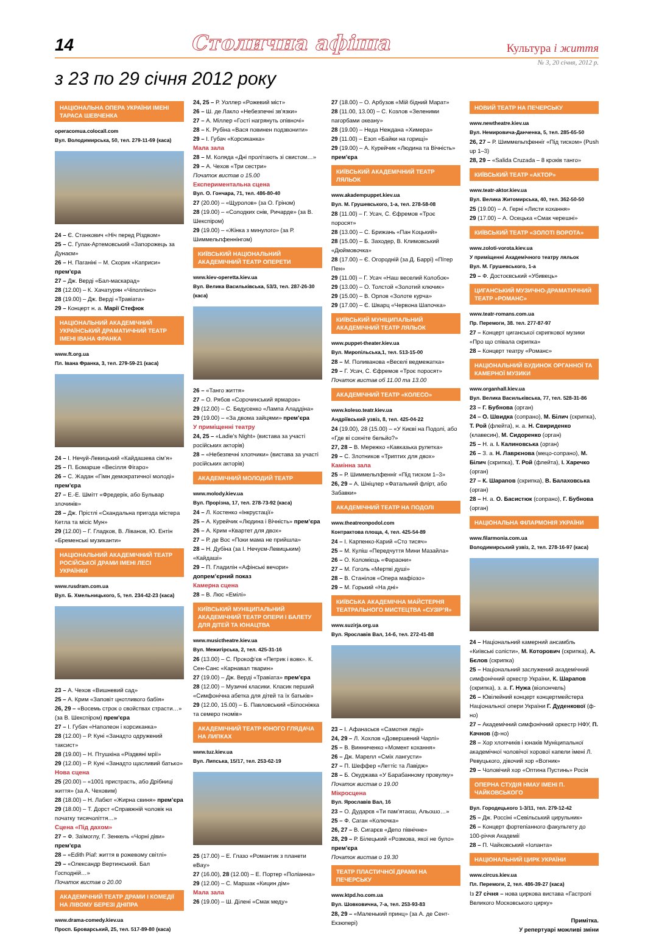14 Столична афіша Культура і життя
№ 3, 20 січня, 2012 р.
з 23 по 29 січня 2012 року
НАЦІОНАЛЬНА ОПЕРА УКРАЇНИ ІМЕНІ ТАРАСА ШЕВЧЕНКА
operacomua.colocall.com
Вул. Володимирська, 50, тел. 279-11-69 (каса)
24 – Є. Станкович «Ніч перед Різдвом»
25 – С. Гулак-Артемовський «Запорожець за Дунаєм»
26 – Н. Паганіні – М. Скорик «Каприси» прем’єра
27 – Дж. Верді «Бал-маскарад»
28 (12.00) – К. Хачатурян «Чіполліно»
28 (19.00) – Дж. Верді «Травіата»
29 – Концерт н. а. Марії Стефюк
НАЦІОНАЛЬНИЙ АКАДЕМІЧНИЙ УКРАЇНСЬКИЙ ДРАМАТИЧНИЙ ТЕАТР ІМЕНІ ІВАНА ФРАНКА
www.ft.org.ua
Пл. Івана Франка, 3, тел. 279-59-21 (каса)
24 – І. Нечуй-Левицький «Кайдашева сім’я»
25 – П. Бомарше «Весілля Фігаро»
26 – С. Жадан «Гімн демократичної молоді» прем’єра
27 – Е.-Е. Шмітт «Фредерік, або Бульвар злочинів»
28 – Дж. Прістлі «Скандальна пригода містера Кетла та місіс Мун»
29 (12.00) – Г. Гладков, В. Ліванов, Ю. Ентін «Бременські музиканти»
НАЦІОНАЛЬНИЙ АКАДЕМІЧНИЙ ТЕАТР РОСІЙСЬКОЇ ДРАМИ ІМЕНІ ЛЕСІ УКРАЇНКИ
www.rusdram.com.ua
Вул. Б. Хмельницького, 5, тел. 234-42-23 (каса)
23 – А. Чехов «Вишневий сад»
25 – А. Крим «Заповіт цнотливого бабія»
26, 29 – «Восемь строк о свойствах страсти…» (за В. Шекспіром) прем’єра
27 – І. Губач «Наполеон і корсиканка»
28 (12.00) – Р. Куні «Занадто одружений таксист»
28 (19.00) – Н. Птушкіна «Різдвяні мрії»
29 (12.00) – Р. Куні «Занадто щасливий батько»
Нова сцена
25 (20.00) – «1001 пристрасть, або Дрібниці життя» (за А. Чеховим)
28 (18.00) – Н. Лабют «Жирна свиня» прем’єра
29 (18.00) – Т. Дорст «Справжній чоловік на початку тисячоліття…»
Сцена «Під дахом»
27 – Ф. Заїмоглу, Г. Зенкель «Чорні діви» прем’єра
28 – «Edith Piaf: життя в рожевому світлі»
29 – «Олександр Вертинський. Бал Господній…»
Початок вистав о 20.00
АКАДЕМІЧНИЙ ТЕАТР ДРАМИ І КОМЕДІЇ НА ЛІВОМУ БЕРЕЗІ ДНІПРА
www.drama-comedy.kiev.ua
Просп. Броварський, 25, тел. 517-89-80 (каса)
24, 25 – Р. Уоллер «Рожевий міст»
26 – Ш. де Лакло «Небезпечні зв’язки»
27 – А. Міллер «Гості нагрянуть опівночі»
28 – К. Рубіна «Вася повинен подзвонити»
29 – І. Губач «Корсиканка»
Мала зала
28 – М. Коляда «Дні пролітають зі свистом…»
29 – А. Чехов «Три сестри»
Початок вистав о 15.00
Експериментальна сцена
Вул. О. Гончара, 71, тел. 486-80-40
27 (20.00) – «Щуролов» (за О. Гріном)
28 (19.00) – «Солодких снів, Ричарде» (за В. Шекспіром)
29 (19.00) – «Жінка з минулого» (за Р. Шиммельпфеннінгом)
КИЇВСЬКИЙ НАЦІОНАЛЬНИЙ АКАДЕМІЧНИЙ ТЕАТР ОПЕРЕТИ
www.kiev-operetta.kiev.ua
Вул. Велика Васильківська, 53/3, тел. 287-26-30 (каса)
26 – «Танго життя»
27 – О. Рябов «Сорочинський ярмарок»
29 (12.00) – С. Бедусенко «Лампа Аладдіна»
29 (19.00) – «За двома зайцями» прем’єра
У приміщенні театру
24, 25 – «Ladie’s Night» (вистава за участі російських акторів)
28 – «Небезпечні хлопчики» (вистава за участі російських акторів)
АКАДЕМІЧНИЙ МОЛОДИЙ ТЕАТР
www.molody.kiev.ua
Вул. Прорізна, 17, тел. 278-73-92 (каса)
24 – Л. Костенко «Інкрустації»
25 – А. Курейчик «Людина і Вічність» прем’єра
26 – А. Крим «Квартет для двох»
27 – Р. де Вос «Поки мама не прийшла»
28 – Н. Дубіна (за І. Нечуєм-Левицьким) «Кайдаші»
29 – П. Гладилін «Афінські вечори» допрем’єрний показ
Камерна сцена
28 – В. Люс «Емілі»
КИЇВСЬКИЙ МУНІЦИПАЛЬНИЙ АКАДЕМІЧНИЙ ТЕАТР ОПЕРИ І БАЛЕТУ ДЛЯ ДІТЕЙ ТА ЮНАЦТВА
www.musictheatre.kiev.ua
Вул. Межигірська, 2, тел. 425-31-16
26 (13.00) – С. Прокоф’єв «Петрик і вовк». К. Сен-Санс «Карнавал тварин»
27 (19.00) – Дж. Верді «Травіата» прем’єра
28 (12.00) – Музичні класики. Класик перший «Симфонічна абетка для дітей та їх батьків»
29 (12.00, 15.00) – Б. Павловський «Білосніжка та семеро гномів»
АКАДЕМІЧНИЙ ТЕАТР ЮНОГО ГЛЯДАЧА НА ЛИПКАХ
www.tuz.kiev.ua
Вул. Липська, 15/17, тел. 253-62-19
25 (17.00) – Е. Глазо «Романтик з планети eBay»
27 (16.00), 28 (12.00) – Е. Портер «Поліанна»
29 (12.00) – С. Маршак «Кицин дім»
Мала зала
26 (19.00) – Ш. Ділені «Смак меду»
27 (18.00) – О. Арбузов «Мій бідний Марат»
28 (11.00, 13.00) – С. Козлов «Зеленими пагорбами океану»
28 (19.00) – Неда Неждана «Химера»
29 (11.00) – Езоп «Байки на горищі»
29 (19.00) – А. Курейчик «Людина та Вічність» прем’єра
КИЇВСЬКИЙ АКАДЕМІЧНИЙ ТЕАТР ЛЯЛЬОК
www.akadempuppet.kiev.ua
Вул. М. Грушевського, 1-а, тел. 278-58-08
28 (11.00) – Г. Усач, С. Єфремов «Троє поросят»
28 (13.00) – С. Брижань «Пан Коцький»
28 (15.00) – Б. Заходер, В. Климовський «Дюймовочка»
28 (17.00) – Є. Огородній (за Д. Баррі) «Пітер Пен»
29 (11.00) – Г. Усач «Наш веселий Колобок»
29 (13.00) – О. Толстой «Золотий ключик»
29 (15.00) – В. Орлов «Золоте курча»
29 (17.00) – Є. Шварц «Червона Шапочка»
КИЇВСЬКИЙ МУНІЦИПАЛЬНИЙ АКАДЕМІЧНИЙ ТЕАТР ЛЯЛЬОК
www.puppet-theater.kiev.ua
Вул. Миропільська,1, тел. 513-15-00
28 – М. Поливанова «Веселі ведмежатка»
29 – Г. Усач, С. Єфремов «Троє поросят»
Початок вистав об 11.00 та 13.00
АКАДЕМІЧНИЙ ТЕАТР «КОЛЕСО»
www.koleso.teatr.kiev.ua
Андріївський узвіз, 8, тел. 425-04-22
24 (19.00), 28 (15.00) – «У Києві на Подолі, або «Где ві сохніте бельйо?»
27, 28 – В. Мережко «Кавказька рулетка»
29 – С. Злотников «Триптих для двох»
Камінна зала
25 – Р. Шиммельпфенніг «Під тиском 1–3»
26, 29 – А. Шніцлер «Фатальний флірт, або Забавки»
АКАДЕМІЧНИЙ ТЕАТР НА ПОДОЛІ
www.theatreonpodol.com
Контрактова площа, 4, тел. 425-54-89
24 – І. Карпенко-Карий «Сто тисяч»
25 – М. Куліш «Передчуття Мини Мазайла»
26 – О. Коломієць «Фараони»
27 – М. Гоголь «Мертві душі»
28 – В. Станілов «Опера мафіозо»
29 – М. Горький «На дні»
КИЇВСЬКА АКАДЕМІЧНА МАЙСТЕРНЯ ТЕАТРАЛЬНОГО МИСТЕЦТВА «СУЗІР’Я»
www.suzirja.org.ua
Вул. Ярославів Вал, 14-б, тел. 272-41-88
23 – І. Афанасьєв «Самотня леді»
24, 29 – Л. Хохлов «Довершений Чарлі»
25 – В. Винниченко «Момент кохання»
26 – Дж. Марелл «Сміх лангусти»
27 – П. Шеффер «Леттіс та Лавідж»
28 – Б. Окуджава «У Барабанному провулку»
Початок вистав о 19.00
Мікросцена
Вул. Ярославів Вал, 16
23 – О. Дударєв «Ти пам’ятаєш, Альошо…»
25 – Ф. Саган «Колючка»
26, 27 – В. Сигарєв «Депо північне»
28, 29 – Р. Білецький «Розмова, якої не було» прем’єра
Початок вистав о 19.30
ТЕАТР ПЛАСТИЧНОЇ ДРАМИ НА ПЕЧЕРСЬКУ
www.ktpd.ho.com.ua
Вул. Шовковична, 7-а, тел. 253-93-83
28, 29 – «Маленький принц» (за А. де Сент-Екзюпері)
НОВИЙ ТЕАТР НА ПЕЧЕРСЬКУ
www.newtheatre.kiev.ua
Вул. Немировича-Данченка, 5, тел. 285-65-50
26, 27 – Р. Шиммельпфенніг «Під тиском» (Push up 1–3)
28, 29 – «Salida Cruzada – 8 кроків танго»
КИЇВСЬКИЙ ТЕАТР «АКТОР»
www.teatr-aktor.kiev.ua
Вул. Велика Житомирська, 40, тел. 362-50-50
25 (19.00) – А. Герні «Листи кохання»
29 (17.00) – А. Осецька «Смак черешні»
КИЇВСЬКИЙ ТЕАТР «ЗОЛОТІ ВОРОТА»
www.zoloti-vorota.kiev.ua
У приміщенні Академічного театру ляльок
Вул. М. Грушевського, 1-а
29 – Ф. Достоєвський «Убивець»
ЦИГАНСЬКИЙ МУЗИЧНО-ДРАМАТИЧНИЙ ТЕАТР «РОМАНС»
www.teatr-romans.com.ua
Пр. Перемоги, 38. тел. 277-87-97
27 – Концерт циганської скрипкової музики «Про що співала скрипка»
28 – Концерт театру «Романс»
НАЦІОНАЛЬНИЙ БУДИНОК ОРГАННОЇ ТА КАМЕРНОЇ МУЗИКИ
www.organhall.kiev.ua
Вул. Велика Васильківська, 77, тел. 528-31-86
23 – Г. Бубнова (орган)
24 – О. Швидка (сопрано), М. Білич (скрипка), Т. Рой (флейта), н. а. Н. Свириденко (клавесин), М. Сидоренко (орган)
25 – Н. а. І. Калиновська (орган)
26 – З. а. Н. Лаврєнова (мецо-сопрано), М. Білич (скрипка), Т. Рой (флейта), І. Харечко (орган)
27 – К. Шарапов (скрипка), В. Балаховська (орган)
28 – Н. а. О. Басистюк (сопрано), Г. Бубнова (орган)
НАЦІОНАЛЬНА ФІЛАРМОНІЯ УКРАЇНИ
www.filarmonia.com.ua
Володимирський узвіз, 2, тел. 278-16-97 (каса)
24 – Національний камерний ансамбль «Київські солісти», М. Которович (скрипка), А. Бєлов (скрипка)
25 – Національний заслужений академічний симфонічний оркестр України, К. Шарапов (скрипка), з. а. Г. Нужа (віолончель)
26 – Ювілейний концерт концертмейстера Національної опери України Г. Дуденкової (ф-но)
27 – Академічний симфонічний оркестр НФУ, П. Качнов (ф-но)
28 – Хор хлопчиків і юнаків Муніципальної академічної чоловічої хорової капели імені Л. Ревуцького, дівочий хор «Вогник»
29 – Чоловічий хор «Оптина Пустинь» Росія
ОПЕРНА СТУДІЯ НМАУ ІМЕНІ П. ЧАЙКОВСЬКОГО
Вул. Городецького 1-3/11, тел. 279-12-42
25 – Дж. Россіні «Севільський цирульник»
26 – Концерт фортепіанного факультету до 100-річчя Академії
28 – П. Чайковський «Іоланта»
НАЦІОНАЛЬНИЙ ЦИРК УКРАЇНИ
www.circus.kiev.ua
Пл. Перемоги, 2, тел. 486-39-27 (каса)
Із 27 січня – нова циркова вистава «Гастролі Великого Московського цирку»
Примітка.
У репертуарі можливі зміни